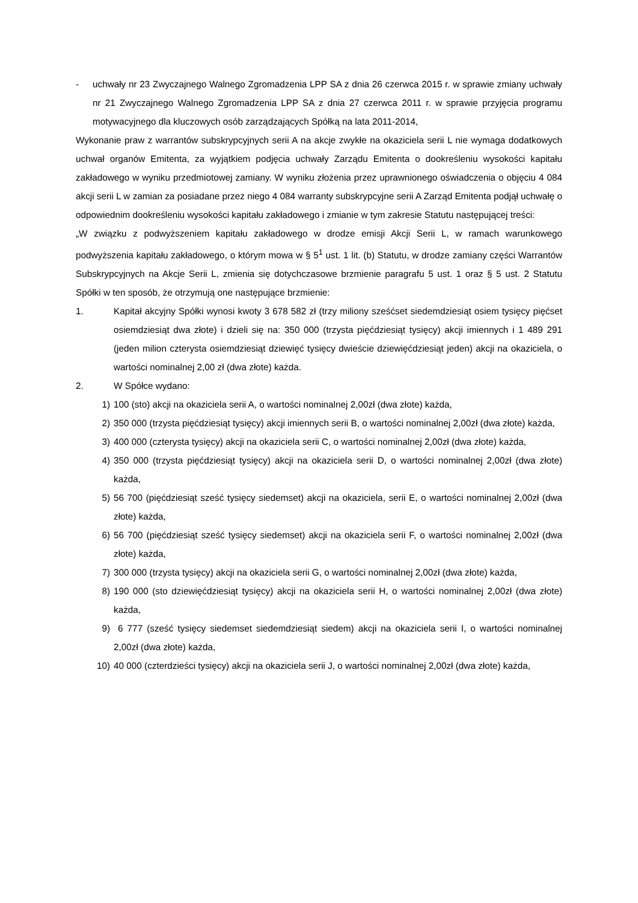- uchwały nr 23 Zwyczajnego Walnego Zgromadzenia LPP SA z dnia 26 czerwca 2015 r. w sprawie zmiany uchwały nr 21 Zwyczajnego Walnego Zgromadzenia LPP SA z dnia 27 czerwca 2011 r. w sprawie przyjęcia programu motywacyjnego dla kluczowych osób zarządzających Spółką na lata 2011-2014,
Wykonanie praw z warrantów subskrypcyjnych serii A na akcje zwykłe na okaziciela serii L nie wymaga dodatkowych uchwał organów Emitenta, za wyjątkiem podjęcia uchwały Zarządu Emitenta o dookreśleniu wysokości kapitału zakładowego w wyniku przedmiotowej zamiany. W wyniku złożenia przez uprawnionego oświadczenia o objęciu 4 084 akcji serii L w zamian za posiadane przez niego 4 084 warranty subskrypcyjne serii A Zarząd Emitenta podjął uchwałę o odpowiednim dookreśleniu wysokości kapitału zakładowego i zmianie w tym zakresie Statutu następującej treści:
„W związku z podwyższeniem kapitału zakładowego w drodze emisji Akcji Serii L, w ramach warunkowego podwyższenia kapitału zakładowego, o którym mowa w § 5<sup>1</sup> ust. 1 lit. (b) Statutu, w drodze zamiany części Warrantów Subskrypcyjnych na Akcje Serii L, zmienia się dotychczasowe brzmienie paragrafu 5 ust. 1 oraz § 5 ust. 2 Statutu Spółki w ten sposób, że otrzymują one następujące brzmienie:
1. Kapitał akcyjny Spółki wynosi kwoty 3 678 582 zł (trzy miliony sześćset siedemdziesiąt osiem tysięcy pięćset osiemdziesiąt dwa złote) i dzieli się na: 350 000 (trzysta pięćdziesiąt tysięcy) akcji imiennych i 1 489 291 (jeden milion czterysta osiemdziesiąt dziewięć tysięcy dwieście dziewięćdziesiąt jeden) akcji na okaziciela, o wartości nominalnej 2,00 zł (dwa złote) każda.
2. W Spółce wydano:
1) 100 (sto) akcji na okaziciela serii A, o wartości nominalnej 2,00zł (dwa złote) każda,
2) 350 000 (trzysta pięćdziesiąt tysięcy) akcji imiennych serii B, o wartości nominalnej 2,00zł (dwa złote) każda,
3) 400 000 (czterysta tysięcy) akcji na okaziciela serii C, o wartości nominalnej 2,00zł (dwa złote) każda,
4) 350 000 (trzysta pięćdziesiąt tysięcy) akcji na okaziciela serii D, o wartości nominalnej 2,00zł (dwa złote) każda,
5) 56 700 (pięćdziesiąt sześć tysięcy siedemset) akcji na okaziciela, serii E, o wartości nominalnej 2,00zł (dwa złote) każda,
6) 56 700 (pięćdziesiąt sześć tysięcy siedemset) akcji na okaziciela serii F, o wartości nominalnej 2,00zł (dwa złote) każda,
7) 300 000 (trzysta tysięcy) akcji na okaziciela serii G, o wartości nominalnej 2,00zł (dwa złote) każda,
8) 190 000 (sto dziewięćdziesiąt tysięcy) akcji na okaziciela serii H, o wartości nominalnej 2,00zł (dwa złote) każda,
9) 6 777 (sześć tysięcy siedemset siedemdziesiąt siedem) akcji na okaziciela serii I, o wartości nominalnej 2,00zł (dwa złote) każda,
10) 40 000 (czterdzieści tysięcy) akcji na okaziciela serii J, o wartości nominalnej 2,00zł (dwa złote) każda,